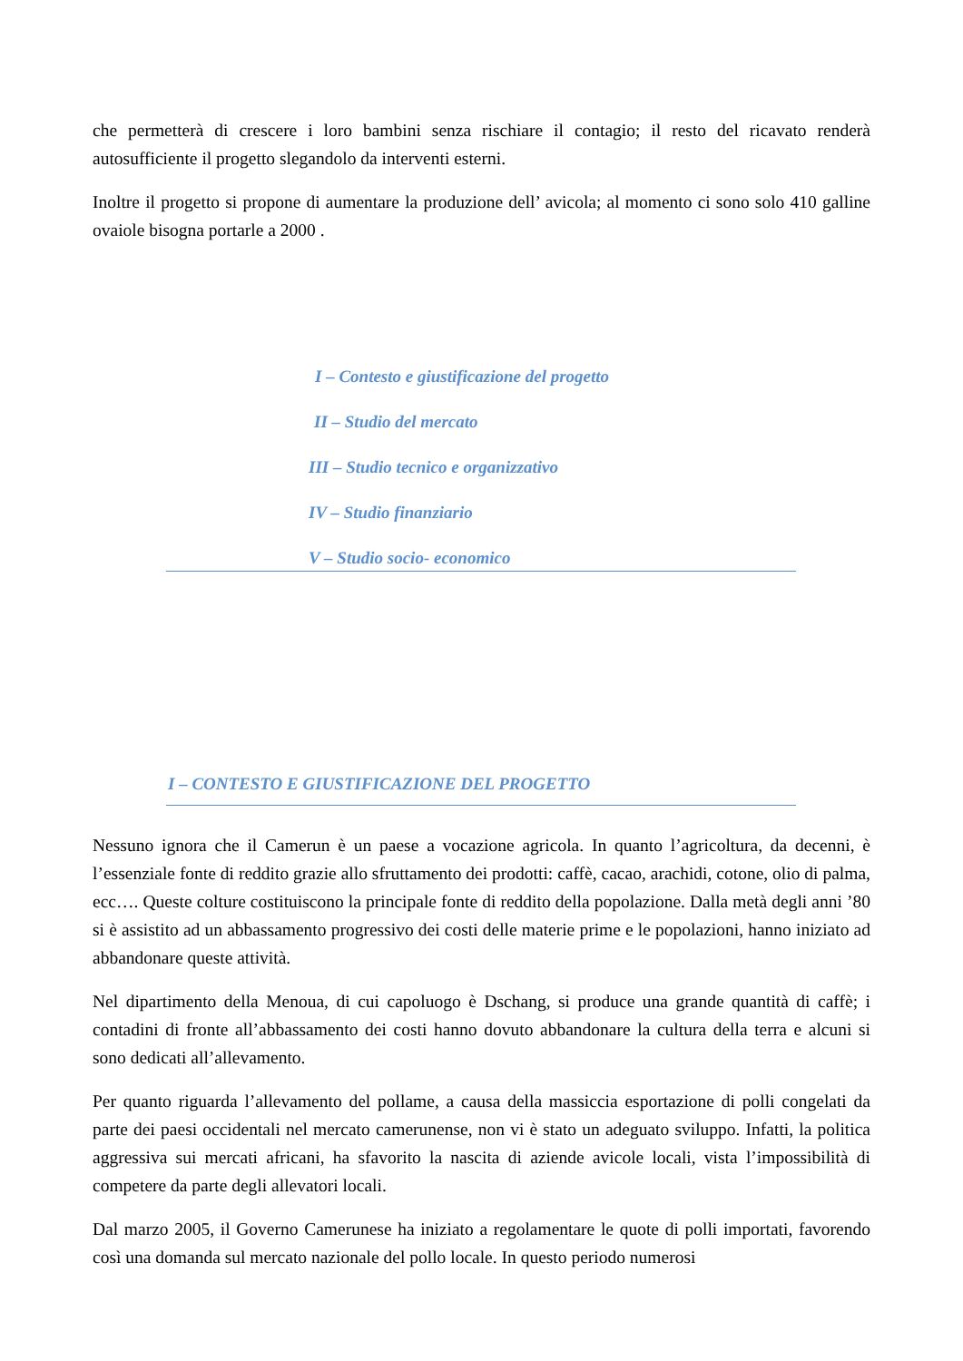che permetterà di crescere i loro bambini senza rischiare il contagio; il resto del ricavato renderà autosufficiente il progetto slegandolo da interventi esterni.
Inoltre il progetto si propone di aumentare la produzione dell’ avicola; al momento ci sono solo 410 galline ovaiole bisogna portarle a 2000 .
I – Contesto e giustificazione del progetto
II – Studio del mercato
III – Studio tecnico e organizzativo
IV – Studio finanziario
V – Studio socio- economico
I – CONTESTO E GIUSTIFICAZIONE DEL PROGETTO
Nessuno ignora che il Camerun è un paese a vocazione agricola. In quanto l’agricoltura, da decenni, è l’essenziale fonte di reddito grazie allo sfruttamento dei prodotti: caffè, cacao, arachidi, cotone, olio di palma, ecc…. Queste colture costituiscono la principale fonte di reddito della popolazione. Dalla metà degli anni ’80 si è assistito ad un abbassamento progressivo dei costi delle materie prime e le popolazioni, hanno iniziato ad abbandonare queste attività.
Nel dipartimento della Menoua, di cui capoluogo è Dschang, si produce una grande quantità di caffè; i contadini di fronte all’abbassamento dei costi hanno dovuto abbandonare la cultura della terra e alcuni si sono dedicati all’allevamento.
Per quanto riguarda l’allevamento del pollame, a causa della massiccia esportazione di polli congelati da parte dei paesi occidentali nel mercato camerunense, non vi è stato un adeguato sviluppo. Infatti, la politica aggressiva sui mercati africani, ha sfavorito la nascita di aziende avicole locali, vista l’impossibilità di competere da parte degli allevatori locali.
Dal marzo 2005, il Governo Camerunese ha iniziato a regolamentare le quote di polli importati, favorendo così una domanda sul mercato nazionale del pollo locale. In questo periodo numerosi